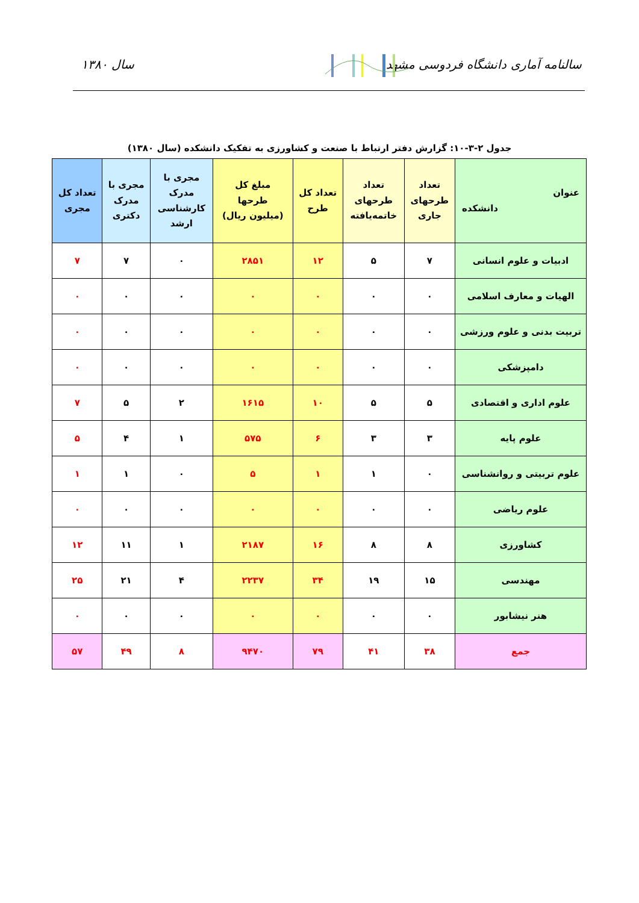سالنامه آماری دانشگاه فردوسی مشهد
سال ۱۳۸۰
جدول ۲-۳-۱۰: گزارش دفتر ارتباط با صنعت و کشاورزی به تفکیک دانشکده (سال ۱۳۸۰)
| عنوان دانشکده | تعداد طرحهای جاری | تعداد طرحهای خاتمه‌یافته | تعداد کل طرح | مبلغ کل طرحها (میلیون ریال) | مجری با مدرک کارشناسی ارشد | مجری با مدرک دکتری | تعداد کل مجری |
| --- | --- | --- | --- | --- | --- | --- | --- |
| ادبیات و علوم انسانی | ۷ | ۵ | ۱۲ | ۲۸۵۱ | ۰ | ۷ | ۷ |
| الهیات و معارف اسلامی | ۰ | ۰ | ۰ | ۰ | ۰ | ۰ | ۰ |
| تربیت بدنی و علوم ورزشی | ۰ | ۰ | ۰ | ۰ | ۰ | ۰ | ۰ |
| دامپزشکی | ۰ | ۰ | ۰ | ۰ | ۰ | ۰ | ۰ |
| علوم اداری و اقتصادی | ۵ | ۵ | ۱۰ | ۱۶۱۵ | ۲ | ۵ | ۷ |
| علوم پایه | ۳ | ۳ | ۶ | ۵۷۵ | ۱ | ۴ | ۵ |
| علوم تربیتی و روانشناسی | ۰ | ۱ | ۱ | ۵ | ۰ | ۱ | ۱ |
| علوم ریاضی | ۰ | ۰ | ۰ | ۰ | ۰ | ۰ | ۰ |
| کشاورزی | ۸ | ۸ | ۱۶ | ۲۱۸۷ | ۱ | ۱۱ | ۱۲ |
| مهندسی | ۱۵ | ۱۹ | ۳۴ | ۲۲۳۷ | ۴ | ۲۱ | ۲۵ |
| هنر نیشابور | ۰ | ۰ | ۰ | ۰ | ۰ | ۰ | ۰ |
| جمع | ۳۸ | ۴۱ | ۷۹ | ۹۴۷۰ | ۸ | ۴۹ | ۵۷ |